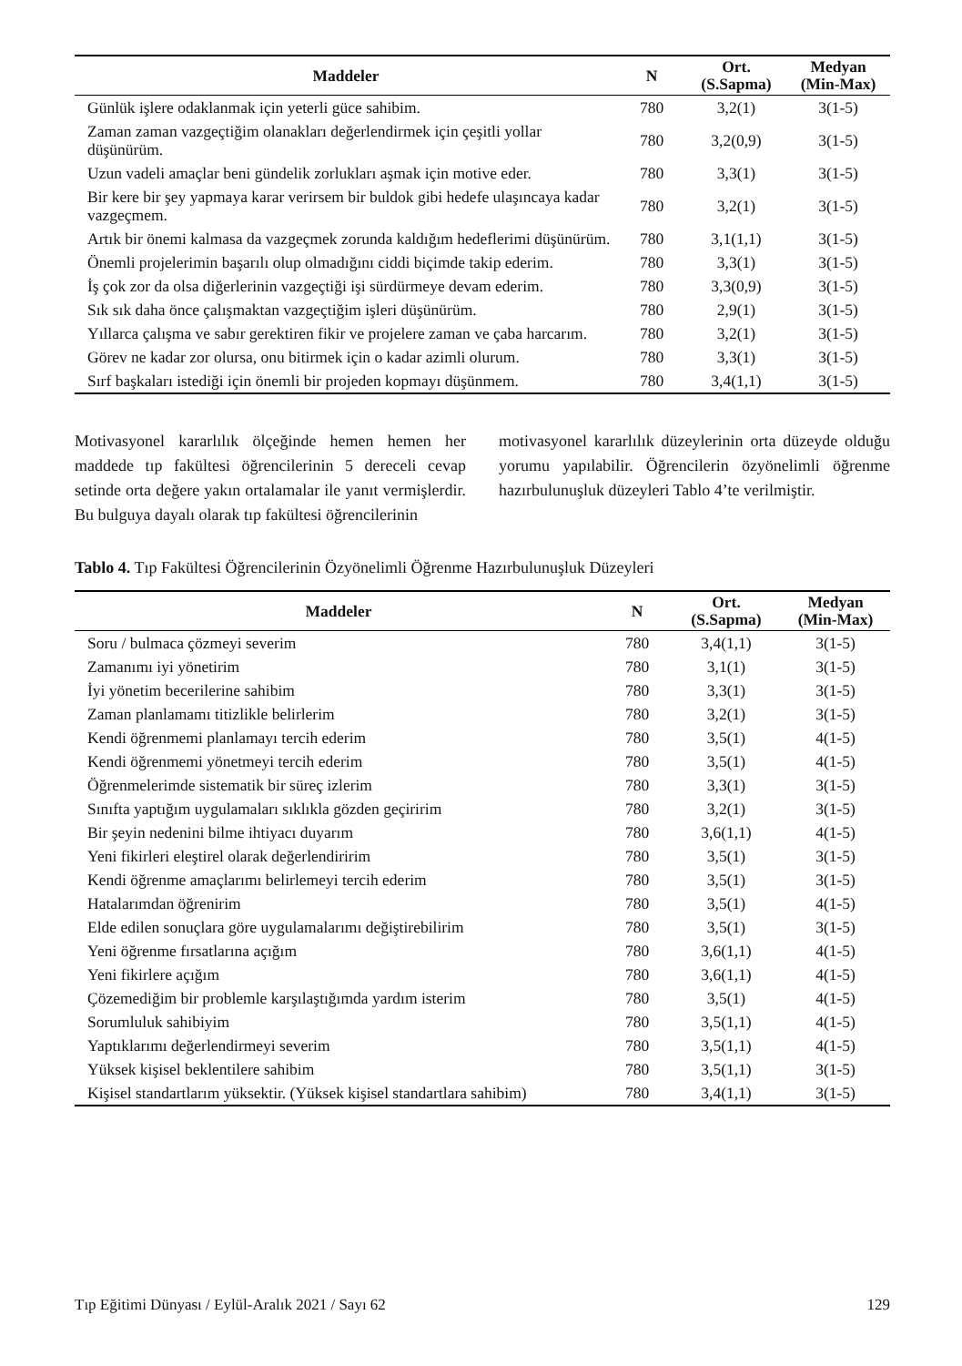| Maddeler | N | Ort. (S.Sapma) | Medyan (Min-Max) |
| --- | --- | --- | --- |
| Günlük işlere odaklanmak için yeterli güce sahibim. | 780 | 3,2(1) | 3(1-5) |
| Zaman zaman vazgeçtiğim olanakları değerlendirmek için çeşitli yollar düşünürüm. | 780 | 3,2(0,9) | 3(1-5) |
| Uzun vadeli amaçlar beni gündelik zorlukları aşmak için motive eder. | 780 | 3,3(1) | 3(1-5) |
| Bir kere bir şey yapmaya karar verirsem bir buldok gibi hedefe ulaşıncaya kadar vazgeçmem. | 780 | 3,2(1) | 3(1-5) |
| Artık bir önemi kalmasa da vazgeçmek zorunda kaldığım hedeflerimi düşünürüm. | 780 | 3,1(1,1) | 3(1-5) |
| Önemli projelerimin başarılı olup olmadığını ciddi biçimde takip ederim. | 780 | 3,3(1) | 3(1-5) |
| İş çok zor da olsa diğerlerinin vazgeçtiği işi sürdürmeye devam ederim. | 780 | 3,3(0,9) | 3(1-5) |
| Sık sık daha önce çalışmaktan vazgeçtiğim işleri düşünürüm. | 780 | 2,9(1) | 3(1-5) |
| Yıllarca çalışma ve sabır gerektiren fikir ve projelere zaman ve çaba harcarım. | 780 | 3,2(1) | 3(1-5) |
| Görev ne kadar zor olursa, onu bitirmek için o kadar azimli olurum. | 780 | 3,3(1) | 3(1-5) |
| Sırf başkaları istediği için önemli bir projeden kopmayı düşünmem. | 780 | 3,4(1,1) | 3(1-5) |
Motivasyonel kararlılık ölçeğinde hemen hemen her maddede tıp fakültesi öğrencilerinin 5 dereceli cevap setinde orta değere yakın ortalamalar ile yanıt vermişlerdir. Bu bulguya dayalı olarak tıp fakültesi öğrencilerinin
motivasyonel kararlılık düzeylerinin orta düzeyde olduğu yorumu yapılabilir. Öğrencilerin özyönelimli öğrenme hazırbulunuşluk düzeyleri Tablo 4’te verilmiştir.
Tablo 4. Tıp Fakültesi Öğrencilerinin Özyönelimli Öğrenme Hazırbulunuşluk Düzeyleri
| Maddeler | N | Ort. (S.Sapma) | Medyan (Min-Max) |
| --- | --- | --- | --- |
| Soru / bulmaca çözmeyi severim | 780 | 3,4(1,1) | 3(1-5) |
| Zamanımı iyi yönetirim | 780 | 3,1(1) | 3(1-5) |
| İyi yönetim becerilerine sahibim | 780 | 3,3(1) | 3(1-5) |
| Zaman planlamamı titizlikle belirlerim | 780 | 3,2(1) | 3(1-5) |
| Kendi öğrenmemi planlamayı tercih ederim | 780 | 3,5(1) | 4(1-5) |
| Kendi öğrenmemi yönetmeyi tercih ederim | 780 | 3,5(1) | 4(1-5) |
| Öğrenmelerimde sistematik bir süreç izlerim | 780 | 3,3(1) | 3(1-5) |
| Sınıfta yaptığım uygulamaları sıklıkla gözden geçiririm | 780 | 3,2(1) | 3(1-5) |
| Bir şeyin nedenini bilme ihtiyacı duyarım | 780 | 3,6(1,1) | 4(1-5) |
| Yeni fikirleri eleştirel olarak değerlendiririm | 780 | 3,5(1) | 3(1-5) |
| Kendi öğrenme amaçlarımı belirlemeyi tercih ederim | 780 | 3,5(1) | 3(1-5) |
| Hatalarımdan öğrenirim | 780 | 3,5(1) | 4(1-5) |
| Elde edilen sonuçlara göre uygulamalarımı değiştirebilirim | 780 | 3,5(1) | 3(1-5) |
| Yeni öğrenme fırsatlarına açığım | 780 | 3,6(1,1) | 4(1-5) |
| Yeni fikirlere açığım | 780 | 3,6(1,1) | 4(1-5) |
| Çözemediğim bir problemle karşılaştığımda yardım isterim | 780 | 3,5(1) | 4(1-5) |
| Sorumluluk sahibiyim | 780 | 3,5(1,1) | 4(1-5) |
| Yaptıklarımı değerlendirmeyi severim | 780 | 3,5(1,1) | 4(1-5) |
| Yüksek kişisel beklentilere sahibim | 780 | 3,5(1,1) | 3(1-5) |
| Kişisel standartlarım yüksektir. (Yüksek kişisel standartlara sahibim) | 780 | 3,4(1,1) | 3(1-5) |
Tıp Eğitimi Dünyası / Eylül-Aralık 2021 / Sayı 62 129